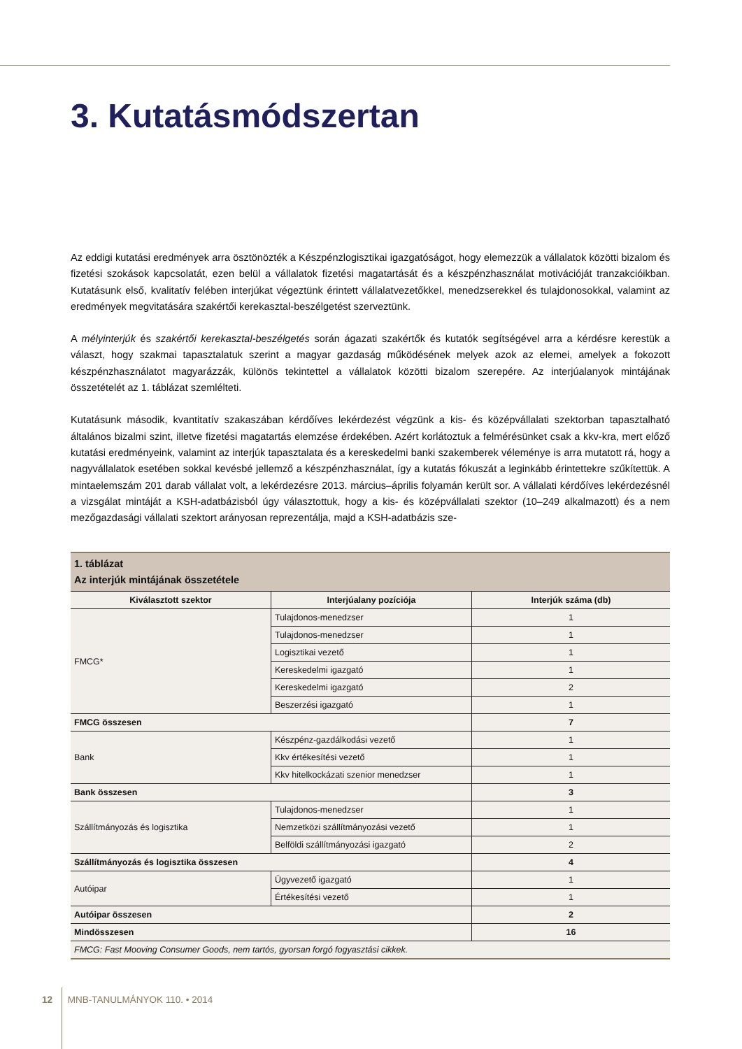3. Kutatásmódszertan
Az eddigi kutatási eredmények arra ösztönözték a Készpénzlogisztikai igazgatóságot, hogy elemezzük a vállalatok közötti bizalom és fizetési szokások kapcsolatát, ezen belül a vállalatok fizetési magatartását és a készpénzhasználat motivációját tranzakcióikban. Kutatásunk első, kvalitatív felében interjúkat végeztünk érintett vállalatvezetőkkel, menedzserekkel és tulajdonosokkal, valamint az eredmények megvitatására szakértői kerekasztal-beszélgetést szerveztünk.
A mélyinterjúk és szakértői kerekasztal-beszélgetés során ágazati szakértők és kutatók segítségével arra a kérdésre kerestük a választ, hogy szakmai tapasztalatuk szerint a magyar gazdaság működésének melyek azok az elemei, amelyek a fokozott készpénzhasználatot magyarázzák, különös tekintettel a vállalatok közötti bizalom szerepére. Az interjúalanyok mintájának összetételét az 1. táblázat szemlélteti.
Kutatásunk második, kvantitatív szakaszában kérdőíves lekérdezést végzünk a kis- és középvállalati szektorban tapasztalható általános bizalmi szint, illetve fizetési magatartás elemzése érdekében. Azért korlátoztuk a felmérésünket csak a kkv-kra, mert előző kutatási eredményeink, valamint az interjúk tapasztalata és a kereskedelmi banki szakemberek véleménye is arra mutatott rá, hogy a nagyvállalatok esetében sokkal kevésbé jellemző a készpénzhasználat, így a kutatás fókuszát a leginkább érintettekre szűkítettük. A mintaelemszám 201 darab vállalat volt, a lekérdezésre 2013. március–április folyamán került sor. A vállalati kérdőíves lekérdezésnél a vizsgálat mintáját a KSH-adatbázisból úgy választottuk, hogy a kis- és középvállalati szektor (10–249 alkalmazott) és a nem mezőgazdasági vállalati szektort arányosan reprezentálja, majd a KSH-adatbázis sze-
| 1. táblázat Az interjúk mintájának összetétele | | |
| Kiválasztott szektor | Interjúalany pozíciója | Interjúk száma (db) |
| FMCG* | Tulajdonos-menedzser | 1 |
| | Tulajdonos-menedzser | 1 |
| | Logisztikai vezető | 1 |
| | Kereskedelmi igazgató | 1 |
| | Kereskedelmi igazgató | 2 |
| | Beszerzési igazgató | 1 |
| FMCG összesen | | 7 |
| Bank | Készpénz-gazdálkodási vezető | 1 |
| | Kkv értékesítési vezető | 1 |
| | Kkv hitelkockázati szenior menedzser | 1 |
| Bank összesen | | 3 |
| Szállítmányozás és logisztika | Tulajdonos-menedzser | 1 |
| | Nemzetközi szállítmányozási vezető | 1 |
| | Belföldi szállítmányozási igazgató | 2 |
| Szállítmányozás és logisztika összesen | | 4 |
| Autóipar | Ügyvezető igazgató | 1 |
| | Értékesítési vezető | 1 |
| Autóipar összesen | | 2 |
| Mindösszesen | | 16 |
| FMCG: Fast Mooving Consumer Goods, nem tartós, gyorsan forgó fogyasztási cikkek. | | |
12 MNB-TANULMÁNYOK 110. • 2014